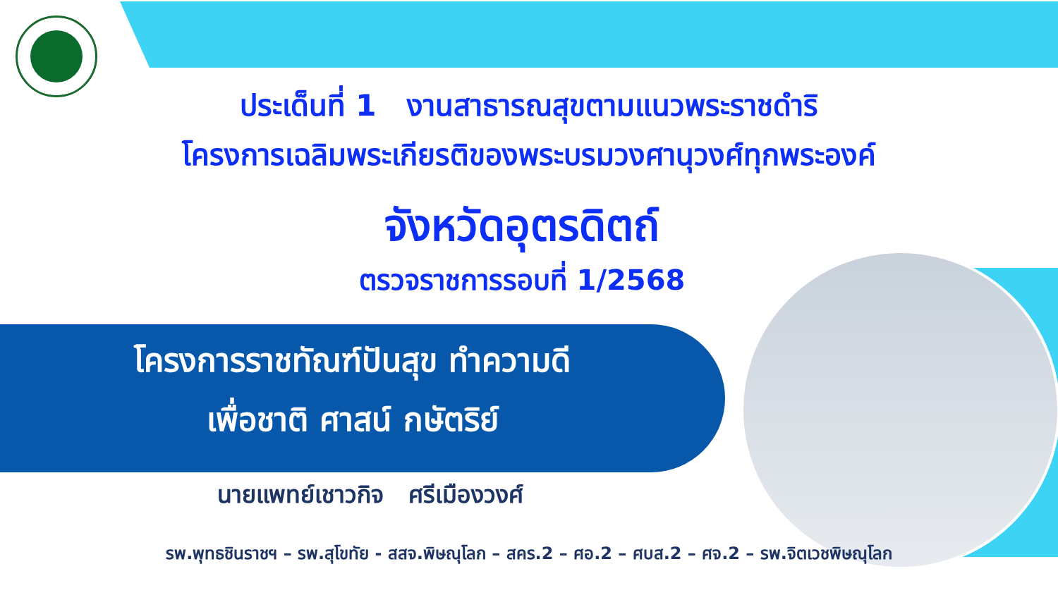ประเด็นที่ 1 งานสาธารณสุขตามแนวพระราชดำริ
โครงการเฉลิมพระเกียรติของพระบรมวงศานุวงศ์ทุกพระองค์
จังหวัดอุตรดิตถ์
ตรวจราชการรอบที่ 1/2568
โครงการราชทัณฑ์ปันสุข ทำความดี
เพื่อชาติ ศาสน์ กษัตริย์
นายแพทย์เชาวกิจ ศรีเมืองวงศ์
รพ.พุทธชินราชฯ – รพ.สุโขทัย - สสจ.พิษณุโลก – สคร.2 – ศอ.2 – ศบส.2 – ศจ.2 – รพ.จิตเวชพิษณุโลก